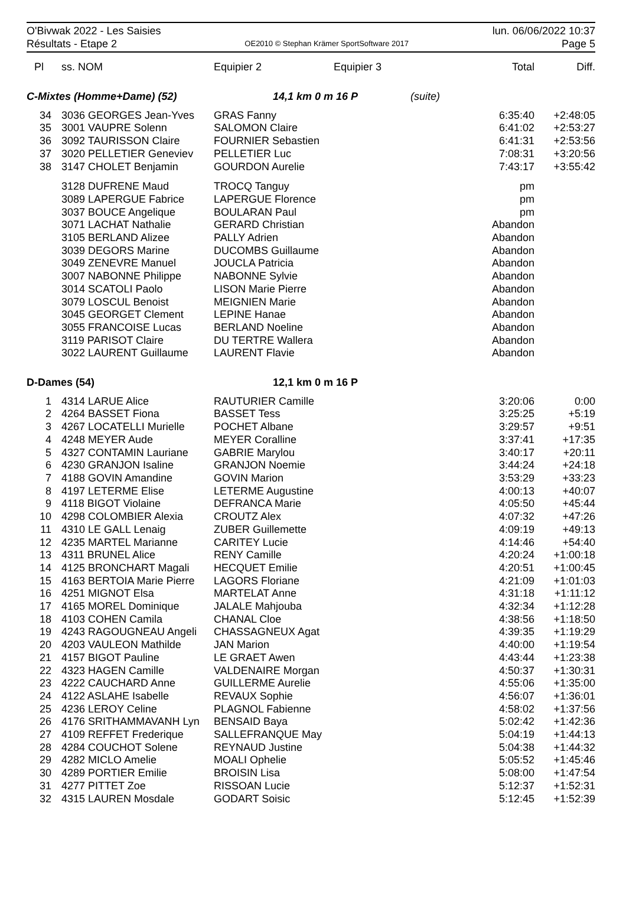O'Bivwak 2022 - Les Saisies
Résultats - Etape 2
OE2010 © Stephan Krämer SportSoftware 2017
lun. 06/06/2022 10:37
Page 5
| Pl | ss. NOM | Equipier 2 | Equipier 3 | | Total | Diff. |
| --- | --- | --- | --- | --- | --- | --- |
| C-Mixtes (Homme+Dame) (52) | | 14,1 km 0 m 16 P | | (suite) | | |
| 34 | 3036 GEORGES Jean-Yves | GRAS Fanny | | | 6:35:40 | +2:48:05 |
| 35 | 3001 VAUPRE Solenn | SALOMON Claire | | | 6:41:02 | +2:53:27 |
| 36 | 3092 TAURISSON Claire | FOURNIER Sebastien | | | 6:41:31 | +2:53:56 |
| 37 | 3020 PELLETIER Geneviev | PELLETIER Luc | | | 7:08:31 | +3:20:56 |
| 38 | 3147 CHOLET Benjamin | GOURDON Aurelie | | | 7:43:17 | +3:55:42 |
| | 3128 DUFRENE Maud | TROCQ Tanguy | | | pm | |
| | 3089 LAPERGUE Fabrice | LAPERGUE Florence | | | pm | |
| | 3037 BOUCE Angelique | BOULARAN Paul | | | pm | |
| | 3071 LACHAT Nathalie | GERARD Christian | | | Abandon | |
| | 3105 BERLAND Alizee | PALLY Adrien | | | Abandon | |
| | 3039 DEGORS Marine | DUCOMBS Guillaume | | | Abandon | |
| | 3049 ZENEVRE Manuel | JOUCLA Patricia | | | Abandon | |
| | 3007 NABONNE Philippe | NABONNE Sylvie | | | Abandon | |
| | 3014 SCATOLI Paolo | LISON Marie Pierre | | | Abandon | |
| | 3079 LOSCUL Benoist | MEIGNIEN Marie | | | Abandon | |
| | 3045 GEORGET Clement | LEPINE Hanae | | | Abandon | |
| | 3055 FRANCOISE Lucas | BERLAND Noeline | | | Abandon | |
| | 3119 PARISOT Claire | DU TERTRE Wallera | | | Abandon | |
| | 3022 LAURENT Guillaume | LAURENT Flavie | | | Abandon | |
| D-Dames (54) | | 12,1 km 0 m 16 P | | | | |
| 1 | 4314 LARUE Alice | RAUTURIER Camille | | | 3:20:06 | 0:00 |
| 2 | 4264 BASSET Fiona | BASSET Tess | | | 3:25:25 | +5:19 |
| 3 | 4267 LOCATELLI Murielle | POCHET Albane | | | 3:29:57 | +9:51 |
| 4 | 4248 MEYER Aude | MEYER Coralline | | | 3:37:41 | +17:35 |
| 5 | 4327 CONTAMIN Lauriane | GABRIE Marylou | | | 3:40:17 | +20:11 |
| 6 | 4230 GRANJON Isaline | GRANJON Noemie | | | 3:44:24 | +24:18 |
| 7 | 4188 GOVIN Amandine | GOVIN Marion | | | 3:53:29 | +33:23 |
| 8 | 4197 LETERME Elise | LETERME Augustine | | | 4:00:13 | +40:07 |
| 9 | 4118 BIGOT Violaine | DEFRANCA Marie | | | 4:05:50 | +45:44 |
| 10 | 4298 COLOMBIER Alexia | CROUTZ Alex | | | 4:07:32 | +47:26 |
| 11 | 4310 LE GALL Lenaig | ZUBER Guillemette | | | 4:09:19 | +49:13 |
| 12 | 4235 MARTEL Marianne | CARITEY Lucie | | | 4:14:46 | +54:40 |
| 13 | 4311 BRUNEL Alice | RENY Camille | | | 4:20:24 | +1:00:18 |
| 14 | 4125 BRONCHART Magali | HECQUET Emilie | | | 4:20:51 | +1:00:45 |
| 15 | 4163 BERTOIA Marie Pierre | LAGORS Floriane | | | 4:21:09 | +1:01:03 |
| 16 | 4251 MIGNOT Elsa | MARTELAT Anne | | | 4:31:18 | +1:11:12 |
| 17 | 4165 MOREL Dominique | JALALE Mahjouba | | | 4:32:34 | +1:12:28 |
| 18 | 4103 COHEN Camila | CHANAL Cloe | | | 4:38:56 | +1:18:50 |
| 19 | 4243 RAGOUGNEAU Angeli | CHASSAGNEUX Agat | | | 4:39:35 | +1:19:29 |
| 20 | 4203 VAULEON Mathilde | JAN Marion | | | 4:40:00 | +1:19:54 |
| 21 | 4157 BIGOT Pauline | LE GRAET Awen | | | 4:43:44 | +1:23:38 |
| 22 | 4323 HAGEN Camille | VALDENAIRE Morgan | | | 4:50:37 | +1:30:31 |
| 23 | 4222 CAUCHARD Anne | GUILLERME Aurelie | | | 4:55:06 | +1:35:00 |
| 24 | 4122 ASLAHE Isabelle | REVAUX Sophie | | | 4:56:07 | +1:36:01 |
| 25 | 4236 LEROY Celine | PLAGNOL Fabienne | | | 4:58:02 | +1:37:56 |
| 26 | 4176 SRITHAMMAVANH Lyn | BENSAID Baya | | | 5:02:42 | +1:42:36 |
| 27 | 4109 REFFET Frederique | SALLEFRANQUE May | | | 5:04:19 | +1:44:13 |
| 28 | 4284 COUCHOT Solene | REYNAUD Justine | | | 5:04:38 | +1:44:32 |
| 29 | 4282 MICLO Amelie | MOALI Ophelie | | | 5:05:52 | +1:45:46 |
| 30 | 4289 PORTIER Emilie | BROISIN Lisa | | | 5:08:00 | +1:47:54 |
| 31 | 4277 PITTET Zoe | RISSOAN Lucie | | | 5:12:37 | +1:52:31 |
| 32 | 4315 LAUREN Mosdale | GODART Soisic | | | 5:12:45 | +1:52:39 |